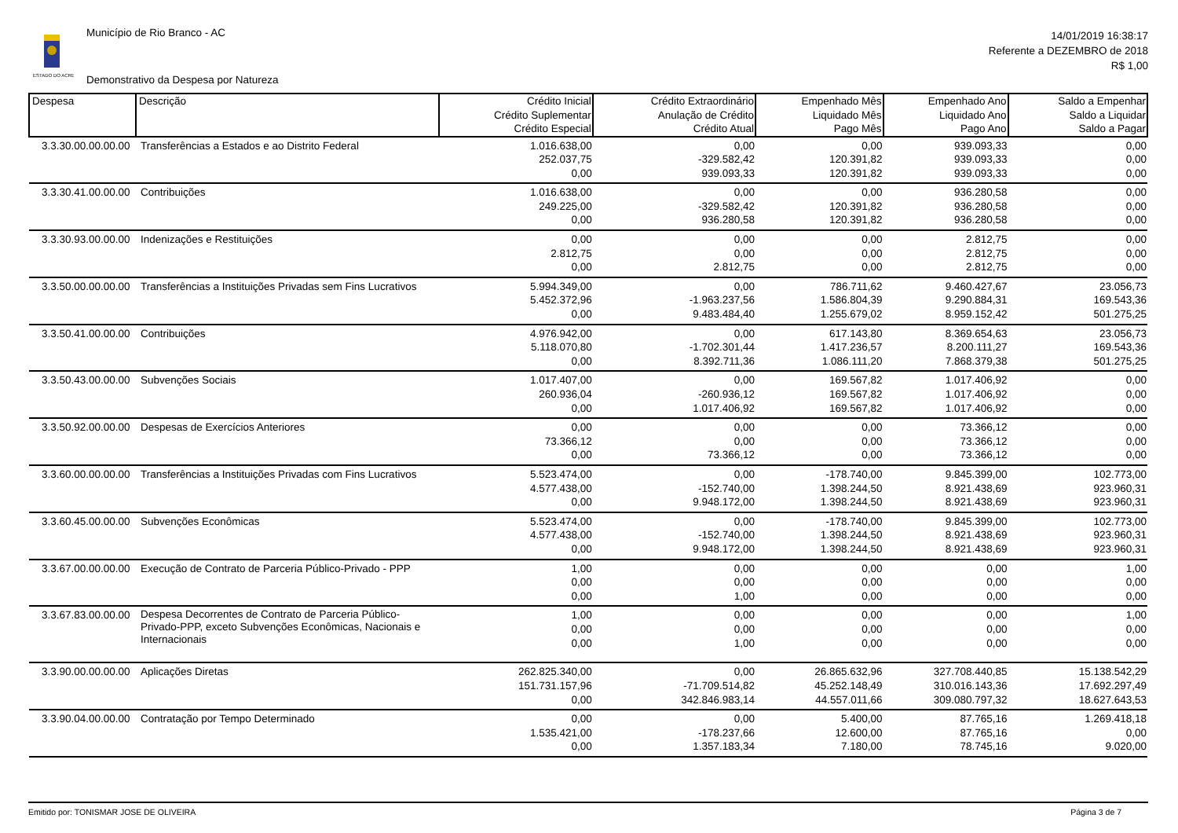ESTADO DO ACRE
Município de Rio Branco - AC
Demonstrativo da Despesa por Natureza
14/01/2019 16:38:17
Referente a DEZEMBRO de 2018
R$ 1,00
| Despesa | Descrição | Crédito Inicial Crédito Suplementar Crédito Especial | Crédito Extraordinário Anulação de Crédito Crédito Atual | Empenhado Mês Liquidado Mês Pago Mês | Empenhado Ano Liquidado Ano Pago Ano | Saldo a Empenhar Saldo a Liquidar Saldo a Pagar |
| --- | --- | --- | --- | --- | --- | --- |
| 3.3.30.00.00.00.00 | Transferências a Estados e ao Distrito Federal | 1.016.638,00 252.037,75 0,00 | 0,00 -329.582,42 939.093,33 | 0,00 120.391,82 120.391,82 | 939.093,33 939.093,33 939.093,33 | 0,00 0,00 0,00 |
| 3.3.30.41.00.00.00 | Contribuições | 1.016.638,00 249.225,00 0,00 | 0,00 -329.582,42 936.280,58 | 0,00 120.391,82 120.391,82 | 936.280,58 936.280,58 936.280,58 | 0,00 0,00 0,00 |
| 3.3.30.93.00.00.00 | Indenizações e Restituições | 0,00 2.812,75 0,00 | 0,00 0,00 2.812,75 | 0,00 0,00 0,00 | 2.812,75 2.812,75 2.812,75 | 0,00 0,00 0,00 |
| 3.3.50.00.00.00.00 | Transferências a Instituições Privadas sem Fins Lucrativos | 5.994.349,00 5.452.372,96 0,00 | 0,00 -1.963.237,56 9.483.484,40 | 786.711,62 1.586.804,39 1.255.679,02 | 9.460.427,67 9.290.884,31 8.959.152,42 | 23.056,73 169.543,36 501.275,25 |
| 3.3.50.41.00.00.00 | Contribuições | 4.976.942,00 5.118.070,80 0,00 | 0,00 -1.702.301,44 8.392.711,36 | 617.143,80 1.417.236,57 1.086.111,20 | 8.369.654,63 8.200.111,27 7.868.379,38 | 23.056,73 169.543,36 501.275,25 |
| 3.3.50.43.00.00.00 | Subvenções Sociais | 1.017.407,00 260.936,04 0,00 | 0,00 -260.936,12 1.017.406,92 | 169.567,82 169.567,82 169.567,82 | 1.017.406,92 1.017.406,92 1.017.406,92 | 0,00 0,00 0,00 |
| 3.3.50.92.00.00.00 | Despesas de Exercícios Anteriores | 0,00 73.366,12 0,00 | 0,00 0,00 73.366,12 | 0,00 0,00 0,00 | 73.366,12 73.366,12 73.366,12 | 0,00 0,00 0,00 |
| 3.3.60.00.00.00.00 | Transferências a Instituições Privadas com Fins Lucrativos | 5.523.474,00 4.577.438,00 0,00 | 0,00 -152.740,00 9.948.172,00 | -178.740,00 1.398.244,50 1.398.244,50 | 9.845.399,00 8.921.438,69 8.921.438,69 | 102.773,00 923.960,31 923.960,31 |
| 3.3.60.45.00.00.00 | Subvenções Econômicas | 5.523.474,00 4.577.438,00 0,00 | 0,00 -152.740,00 9.948.172,00 | -178.740,00 1.398.244,50 1.398.244,50 | 9.845.399,00 8.921.438,69 8.921.438,69 | 102.773,00 923.960,31 923.960,31 |
| 3.3.67.00.00.00.00 | Execução de Contrato de Parceria Público-Privado - PPP | 1,00 0,00 0,00 | 0,00 0,00 1,00 | 0,00 0,00 0,00 | 0,00 0,00 0,00 | 1,00 0,00 0,00 |
| 3.3.67.83.00.00.00 | Despesa Decorrentes de Contrato de Parceria Público-Privado-PPP, exceto Subvenções Econômicas, Nacionais e Internacionais | 1,00 0,00 0,00 | 0,00 0,00 1,00 | 0,00 0,00 0,00 | 0,00 0,00 0,00 | 1,00 0,00 0,00 |
| 3.3.90.00.00.00.00 | Aplicações Diretas | 262.825.340,00 151.731.157,96 0,00 | 0,00 -71.709.514,82 342.846.983,14 | 26.865.632,96 45.252.148,49 44.557.011,66 | 327.708.440,85 310.016.143,36 309.080.797,32 | 15.138.542,29 17.692.297,49 18.627.643,53 |
| 3.3.90.04.00.00.00 | Contratação por Tempo Determinado | 0,00 1.535.421,00 0,00 | 0,00 -178.237,66 1.357.183,34 | 5.400,00 12.600,00 7.180,00 | 87.765,16 87.765,16 78.745,16 | 1.269.418,18 0,00 9.020,00 |
Emitido por: TONISMAR JOSE DE OLIVEIRA Página 3 de 7